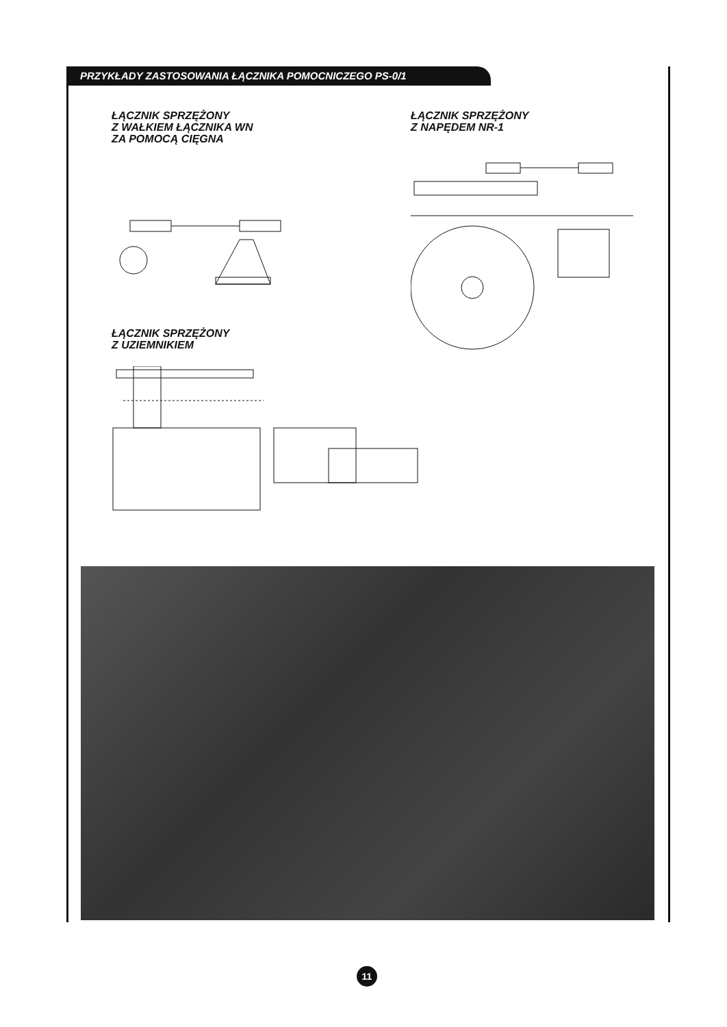PRZYKŁADY ZASTOSOWANIA ŁĄCZNIKA POMOCNICZEGO PS-0/1
ŁĄCZNIK SPRZĘŻONY
Z WAŁKIEM ŁĄCZNIKA WN
ZA POMOCĄ CIĘGNA
ŁĄCZNIK SPRZĘŻONY
Z NAPĘDEM NR-1
ŁĄCZNIK SPRZĘŻONY
Z UZIEMNIKIEM
11